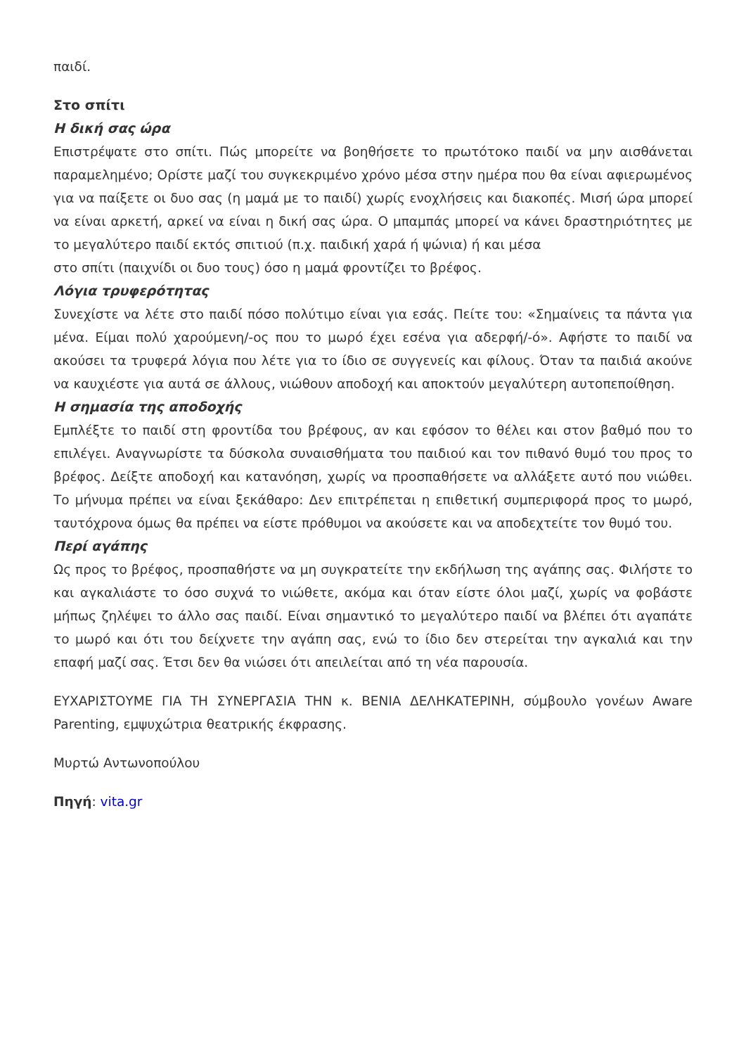παιδί.
Στο σπίτι
Η δική σας ώρα
Επιστρέψατε στο σπίτι. Πώς μπορείτε να βοηθήσετε το πρωτότοκο παιδί να μην αισθάνεται παραμελημένο; Ορίστε μαζί του συγκεκριμένο χρόνο μέσα στην ημέρα που θα είναι αφιερωμένος για να παίξετε οι δυο σας (η μαμά με το παιδί) χωρίς ενοχλήσεις και διακοπές. Μισή ώρα μπορεί να είναι αρκετή, αρκεί να είναι η δική σας ώρα. Ο μπαμπάς μπορεί να κάνει δραστηριότητες με το μεγαλύτερο παιδί εκτός σπιτιού (π.χ. παιδική χαρά ή ψώνια) ή και μέσα
στο σπίτι (παιχνίδι οι δυο τους) όσο η μαμά φροντίζει το βρέφος.
Λόγια τρυφερότητας
Συνεχίστε να λέτε στο παιδί πόσο πολύτιμο είναι για εσάς. Πείτε του: «Σημαίνεις τα πάντα για μένα. Είμαι πολύ χαρούμενη/-ος που το μωρό έχει εσένα για αδερφή/-ό». Αφήστε το παιδί να ακούσει τα τρυφερά λόγια που λέτε για το ίδιο σε συγγενείς και φίλους. Όταν τα παιδιά ακούνε να καυχιέστε για αυτά σε άλλους, νιώθουν αποδοχή και αποκτούν μεγαλύτερη αυτοπεποίθηση.
Η σημασία της αποδοχής
Εμπλέξτε το παιδί στη φροντίδα του βρέφους, αν και εφόσον το θέλει και στον βαθμό που το επιλέγει. Αναγνωρίστε τα δύσκολα συναισθήματα του παιδιού και τον πιθανό θυμό του προς το βρέφος. Δείξτε αποδοχή και κατανόηση, χωρίς να προσπαθήσετε να αλλάξετε αυτό που νιώθει. Το μήνυμα πρέπει να είναι ξεκάθαρο: Δεν επιτρέπεται η επιθετική συμπεριφορά προς το μωρό, ταυτόχρονα όμως θα πρέπει να είστε πρόθυμοι να ακούσετε και να αποδεχτείτε τον θυμό του.
Περί αγάπης
Ως προς το βρέφος, προσπαθήστε να μη συγκρατείτε την εκδήλωση της αγάπης σας. Φιλήστε το και αγκαλιάστε το όσο συχνά το νιώθετε, ακόμα και όταν είστε όλοι μαζί, χωρίς να φοβάστε μήπως ζηλέψει το άλλο σας παιδί. Είναι σημαντικό το μεγαλύτερο παιδί να βλέπει ότι αγαπάτε το μωρό και ότι του δείχνετε την αγάπη σας, ενώ το ίδιο δεν στερείται την αγκαλιά και την επαφή μαζί σας. Έτσι δεν θα νιώσει ότι απειλείται από τη νέα παρουσία.
ΕΥΧΑΡΙΣΤΟΥΜΕ ΓΙΑ ΤΗ ΣΥΝΕΡΓΑΣΙΑ ΤΗΝ κ. ΒΕΝΙΑ ΔΕΛΗΚΑΤΕΡΙΝΗ, σύμβουλο γονέων Aware Parenting, εμψυχώτρια θεατρικής έκφρασης.
Μυρτώ Αντωνοπούλου
Πηγή: vita.gr